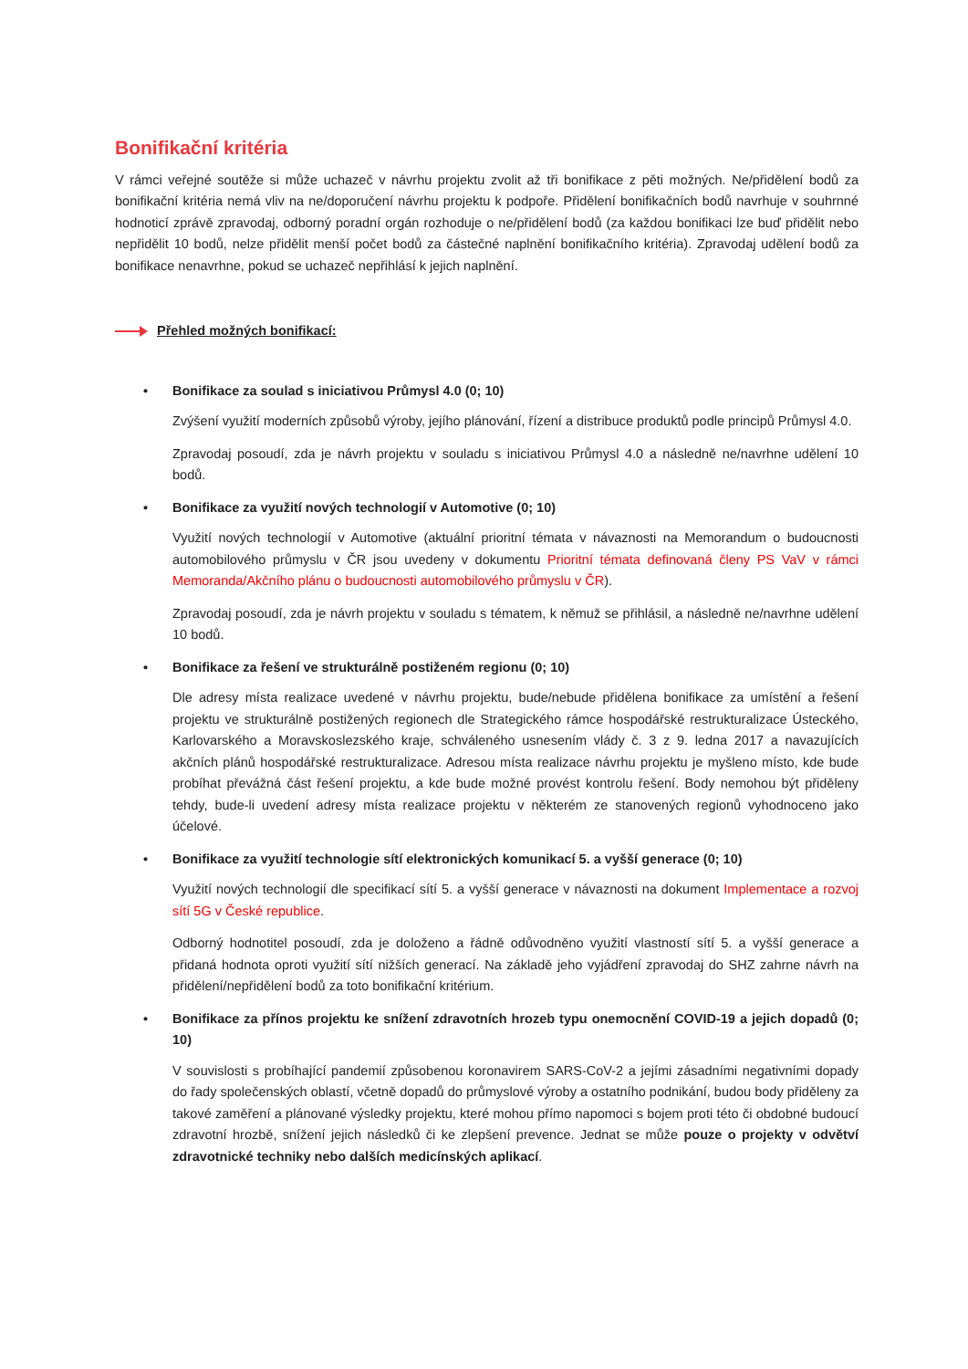Bonifikační kritéria
V rámci veřejné soutěže si může uchazeč v návrhu projektu zvolit až tři bonifikace z pěti možných. Ne/přidělení bodů za bonifikační kritéria nemá vliv na ne/doporučení návrhu projektu k podpoře. Přidělení bonifikačních bodů navrhuje v souhrnné hodnoticí zprávě zpravodaj, odborný poradní orgán rozhoduje o ne/přidělení bodů (za každou bonifikaci lze buď přidělit nebo nepřidělit 10 bodů, nelze přidělit menší počet bodů za částečné naplnění bonifikačního kritéria). Zpravodaj udělení bodů za bonifikace nenavrhne, pokud se uchazeč nepřihlásí k jejich naplnění.
Přehled možných bonifikací:
• Bonifikace za soulad s iniciativou Průmysl 4.0 (0; 10)
Zvýšení využití moderních způsobů výroby, jejího plánování, řízení a distribuce produktů podle principů Průmysl 4.0.
Zpravodaj posoudí, zda je návrh projektu v souladu s iniciativou Průmysl 4.0 a následně ne/navrhne udělení 10 bodů.
• Bonifikace za využití nových technologií v Automotive (0; 10)
Využití nových technologií v Automotive (aktuální prioritní témata v návaznosti na Memorandum o budoucnosti automobilového průmyslu v ČR jsou uvedeny v dokumentu Prioritní témata definovaná členy PS VaV v rámci Memoranda/Akčního plánu o budoucnosti automobilového průmyslu v ČR).
Zpravodaj posoudí, zda je návrh projektu v souladu s tématem, k němuž se přihlásil, a následně ne/navrhne udělení 10 bodů.
• Bonifikace za řešení ve strukturálně postiženém regionu (0; 10)
Dle adresy místa realizace uvedené v návrhu projektu, bude/nebude přidělena bonifikace za umístění a řešení projektu ve strukturálně postižených regionech dle Strategického rámce hospodářské restrukturalizace Ústeckého, Karlovarského a Moravskoslezského kraje, schváleného usnesením vlády č. 3 z 9. ledna 2017 a navazujících akčních plánů hospodářské restrukturalizace. Adresou místa realizace návrhu projektu je myšleno místo, kde bude probíhat převážná část řešení projektu, a kde bude možné provést kontrolu řešení. Body nemohou být přiděleny tehdy, bude-li uvedení adresy místa realizace projektu v některém ze stanovených regionů vyhodnoceno jako účelové.
• Bonifikace za využití technologie sítí elektronických komunikací 5. a vyšší generace (0; 10)
Využití nových technologií dle specifikací sítí 5. a vyšší generace v návaznosti na dokument Implementace a rozvoj sítí 5G v České republice.
Odborný hodnotitel posoudí, zda je doloženo a řádně odůvodněno využití vlastností sítí 5. a vyšší generace a přidaná hodnota oproti využití sítí nižších generací. Na základě jeho vyjádření zpravodaj do SHZ zahrne návrh na přidělení/nepřidělení bodů za toto bonifikační kritérium.
• Bonifikace za přínos projektu ke snížení zdravotních hrozeb typu onemocnění COVID-19 a jejich dopadů (0; 10)
V souvislosti s probíhající pandemií způsobenou koronavirem SARS-CoV-2 a jejími zásadními negativními dopady do řady společenských oblastí, včetně dopadů do průmyslové výroby a ostatního podnikání, budou body přiděleny za takové zaměření a plánované výsledky projektu, které mohou přímo napomoci s bojem proti této či obdobné budoucí zdravotní hrozbě, snížení jejich následků či ke zlepšení prevence. Jednat se může pouze o projekty v odvětví zdravotnické techniky nebo dalších medicínských aplikací.